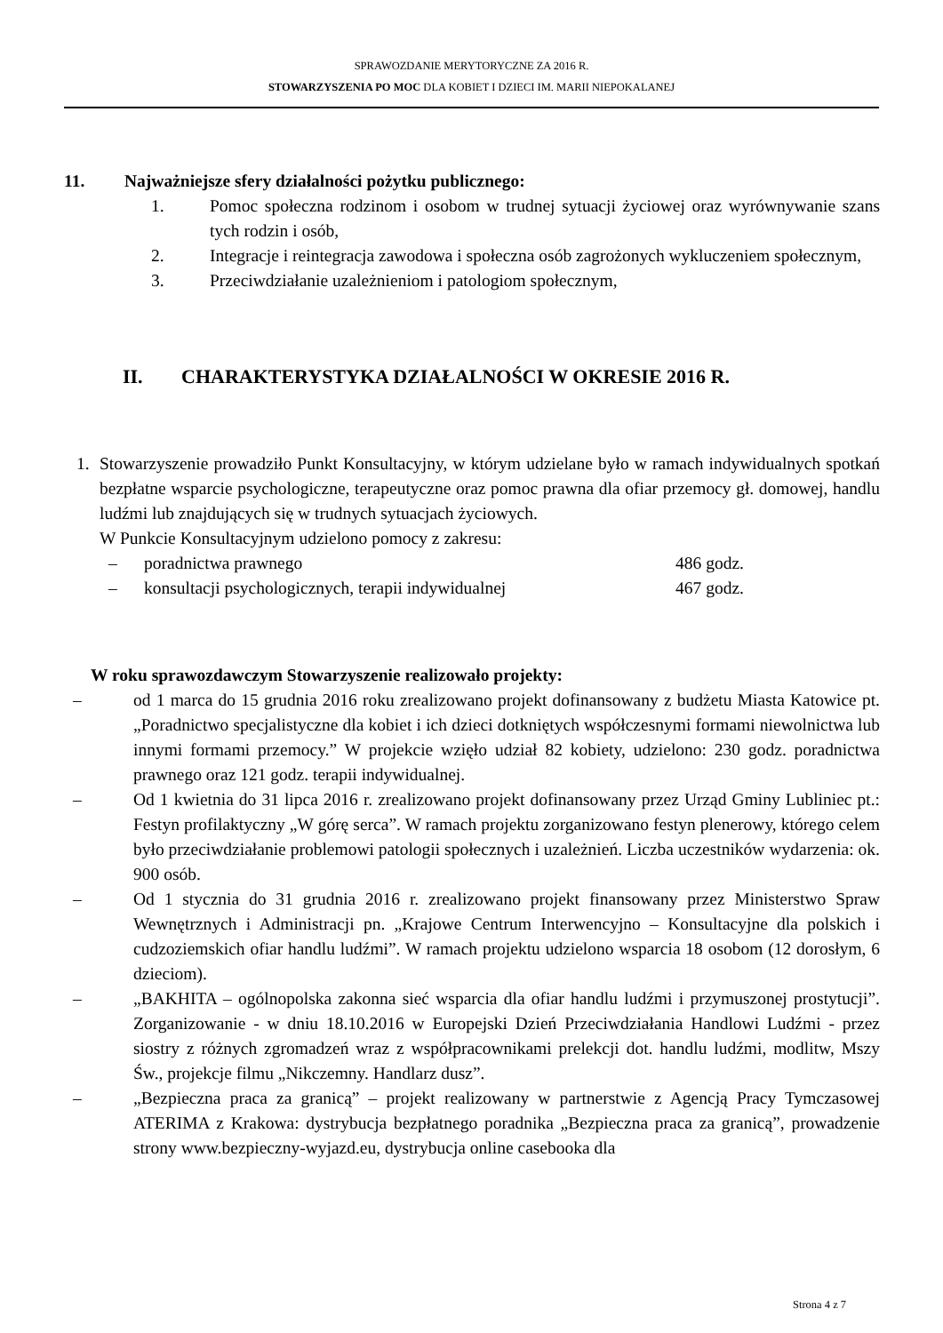SPRAWOZDANIE MERYTORYCZNE ZA 2016 R.
STOWARZYSZENIA PO MOC DLA KOBIET I DZIECI IM. MARII NIEPOKALANEJ
11. Najważniejsze sfery działalności pożytku publicznego:
1. Pomoc społeczna rodzinom i osobom w trudnej sytuacji życiowej oraz wyrównywanie szans tych rodzin i osób,
2. Integracje i reintegracja zawodowa i społeczna osób zagrożonych wykluczeniem społecznym,
3. Przeciwdziałanie uzależnieniom i patologiom społecznym,
II. CHARAKTERYSTYKA DZIAŁALNOŚCI W OKRESIE 2016 R.
1. Stowarzyszenie prowadziło Punkt Konsultacyjny, w którym udzielane było w ramach indywidualnych spotkań bezpłatne wsparcie psychologiczne, terapeutyczne oraz pomoc prawna dla ofiar przemocy gł. domowej, handlu ludźmi lub znajdujących się w trudnych sytuacjach życiowych.
W Punkcie Konsultacyjnym udzielono pomocy z zakresu:
– poradnictwa prawnego 486 godz.
– konsultacji psychologicznych, terapii indywidualnej 467 godz.
W roku sprawozdawczym Stowarzyszenie realizowało projekty:
– od 1 marca do 15 grudnia 2016 roku zrealizowano projekt dofinansowany z budżetu Miasta Katowice pt. „Poradnictwo specjalistyczne dla kobiet i ich dzieci dotkniętych współczesnymi formami niewolnictwa lub innymi formami przemocy.” W projekcie wzięło udział 82 kobiety, udzielono: 230 godz. poradnictwa prawnego oraz 121 godz. terapii indywidualnej.
– Od 1 kwietnia do 31 lipca 2016 r. zrealizowano projekt dofinansowany przez Urząd Gminy Lubliniec pt.: Festyn profilaktyczny „W górę serca”. W ramach projektu zorganizowano festyn plenerowy, którego celem było przeciwdziałanie problemowi patologii społecznych i uzależnień. Liczba uczestników wydarzenia: ok. 900 osób.
– Od 1 stycznia do 31 grudnia 2016 r. zrealizowano projekt finansowany przez Ministerstwo Spraw Wewnętrznych i Administracji pn. „Krajowe Centrum Interwencyjno – Konsultacyjne dla polskich i cudzoziemskich ofiar handlu ludźmi”. W ramach projektu udzielono wsparcia 18 osobom (12 dorosłym, 6 dzieciom).
– „BAKHITA – ogólnopolska zakonna sieć wsparcia dla ofiar handlu ludźmi i przymuszonej prostytucji”. Zorganizowanie - w dniu 18.10.2016 w Europejski Dzień Przeciwdziałania Handlowi Ludźmi - przez siostry z różnych zgromadzeń wraz z współpracownikami prelekcji dot. handlu ludźmi, modlitw, Mszy Św., projekcje filmu „Nikczemny. Handlarz dusz”.
– „Bezpieczna praca za granicą” – projekt realizowany w partnerstwie z Agencją Pracy Tymczasowej ATERIMA z Krakowa: dystrybucja bezpłatnego poradnika „Bezpieczna praca za granicą”, prowadzenie strony www.bezpieczny-wyjazd.eu, dystrybucja online casebooka dla
Strona 4 z 7